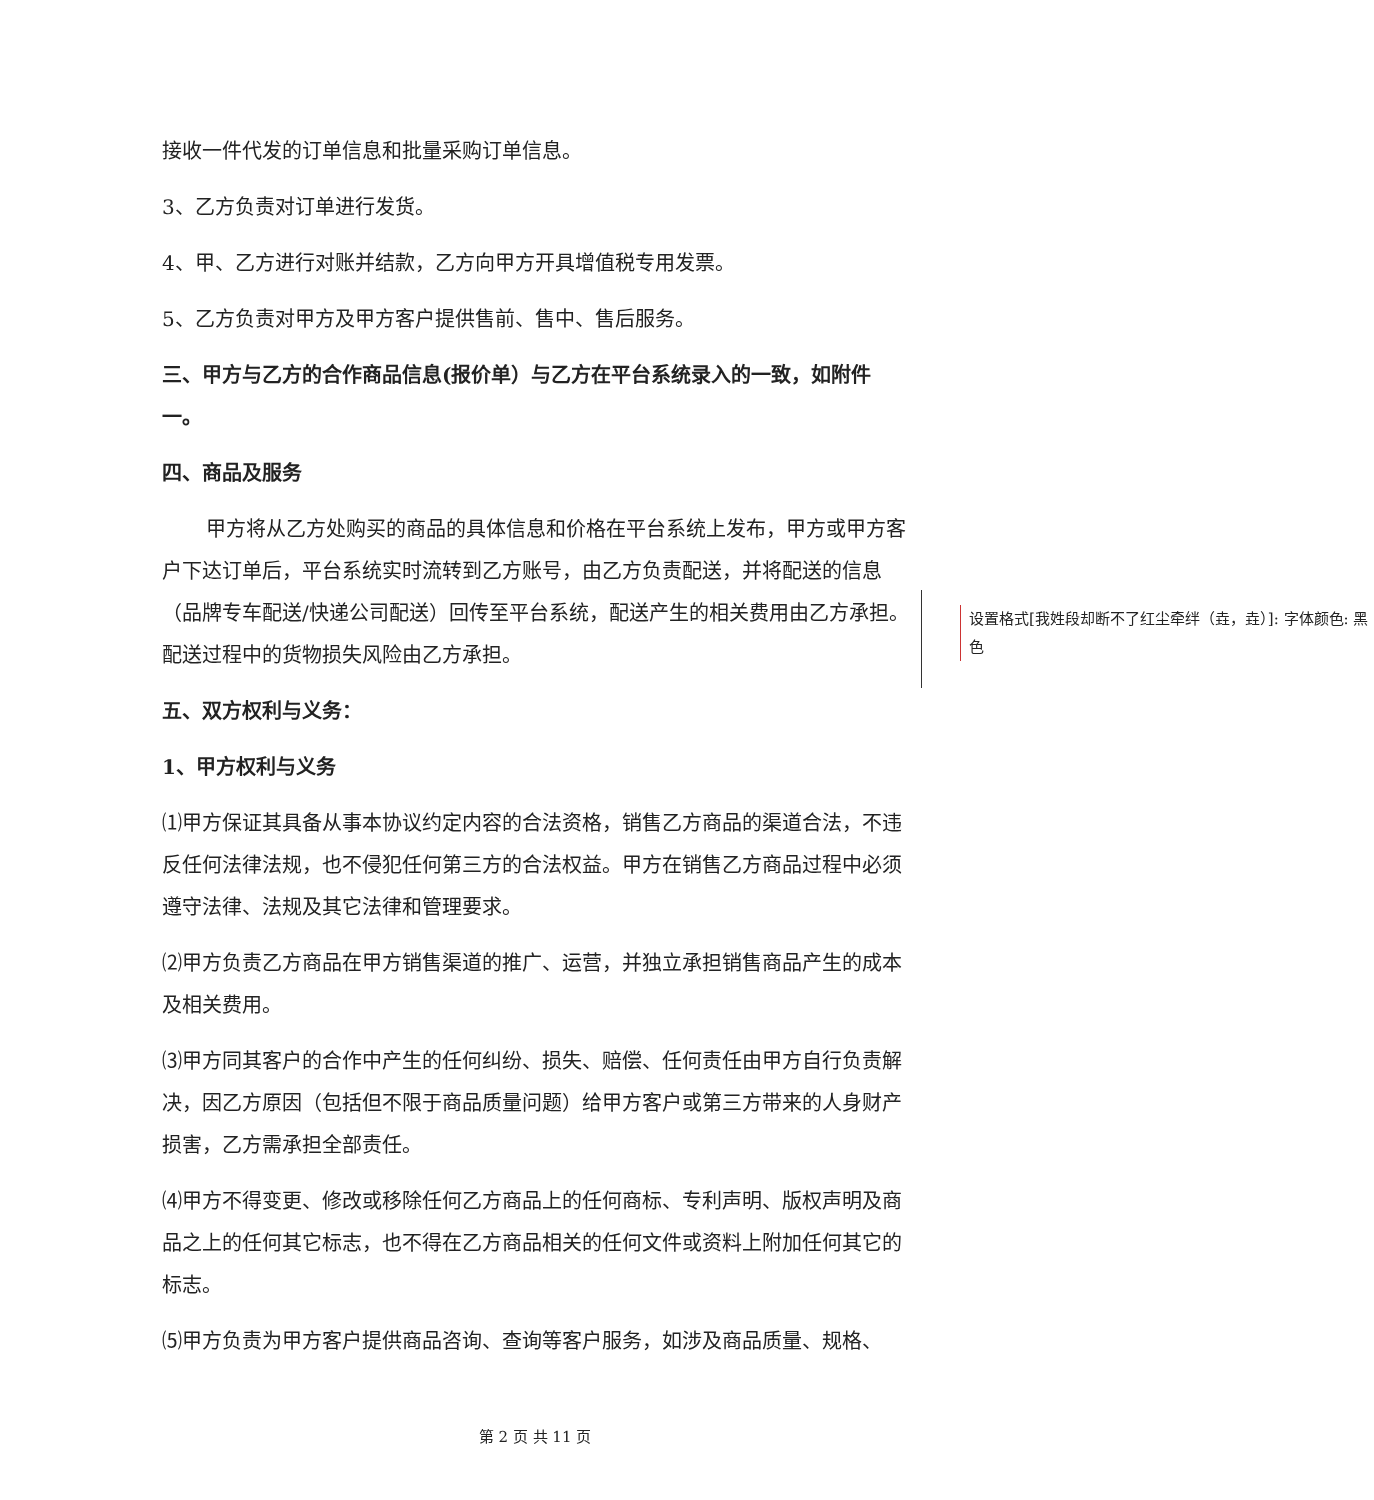接收一件代发的订单信息和批量采购订单信息。
3、乙方负责对订单进行发货。
4、甲、乙方进行对账并结款，乙方向甲方开具增值税专用发票。
5、乙方负责对甲方及甲方客户提供售前、售中、售后服务。
三、甲方与乙方的合作商品信息(报价单）与乙方在平台系统录入的一致，如附件一。
四、商品及服务
甲方将从乙方处购买的商品的具体信息和价格在平台系统上发布，甲方或甲方客户下达订单后，平台系统实时流转到乙方账号，由乙方负责配送，并将配送的信息（品牌专车配送/快递公司配送）回传至平台系统，配送产生的相关费用由乙方承担。配送过程中的货物损失风险由乙方承担。
五、双方权利与义务：
1、甲方权利与义务
⑴甲方保证其具备从事本协议约定内容的合法资格，销售乙方商品的渠道合法，不违反任何法律法规，也不侵犯任何第三方的合法权益。甲方在销售乙方商品过程中必须遵守法律、法规及其它法律和管理要求。
⑵甲方负责乙方商品在甲方销售渠道的推广、运营，并独立承担销售商品产生的成本及相关费用。
⑶甲方同其客户的合作中产生的任何纠纷、损失、赔偿、任何责任由甲方自行负责解决，因乙方原因（包括但不限于商品质量问题）给甲方客户或第三方带来的人身财产损害，乙方需承担全部责任。
⑷甲方不得变更、修改或移除任何乙方商品上的任何商标、专利声明、版权声明及商品之上的任何其它标志，也不得在乙方商品相关的任何文件或资料上附加任何其它的标志。
⑸甲方负责为甲方客户提供商品咨询、查询等客户服务，如涉及商品质量、规格、
设置格式[我姓段却断不了红尘牵绊（垚，垚）]: 字体颜色: 黑色
第 2 页 共 11 页